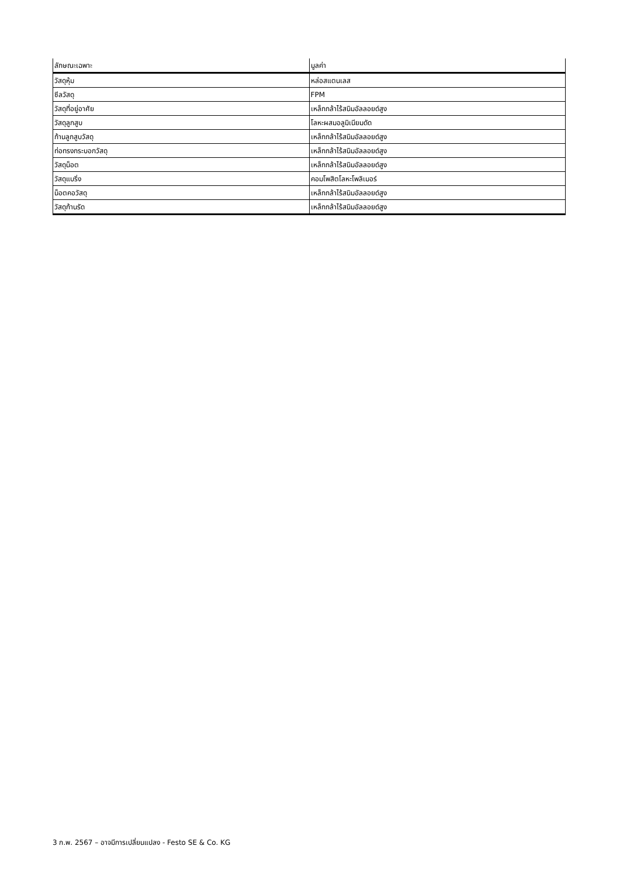| ลักษณะเฉพาะ | มูลค่า |
| --- | --- |
| วัสดุหุ้ม | หล่อสแตนเลส |
| ซีลวัสดุ | FPM |
| วัสดุที่อยู่อาศัย | เหล็กกล้าไร้สนิมอัลลอยด์สูง |
| วัสดุลูกสูบ | โลหะผสมอลูมิเนียมดัด |
| ก้านลูกสูบวัสดุ | เหล็กกล้าไร้สนิมอัลลอยด์สูง |
| ท่อทรงกระบอกวัสดุ | เหล็กกล้าไร้สนิมอัลลอยด์สูง |
| วัสดุน็อต | เหล็กกล้าไร้สนิมอัลลอยด์สูง |
| วัสดุแบริ่ง | คอมโพสิตโลหะโพลิเมอร์ |
| น็อตคอวัสดุ | เหล็กกล้าไร้สนิมอัลลอยด์สูง |
| วัสดุก้านรัด | เหล็กกล้าไร้สนิมอัลลอยด์สูง |
3 ก.พ. 2567 – อาจมีการเปลี่ยนแปลง - Festo SE & Co. KG